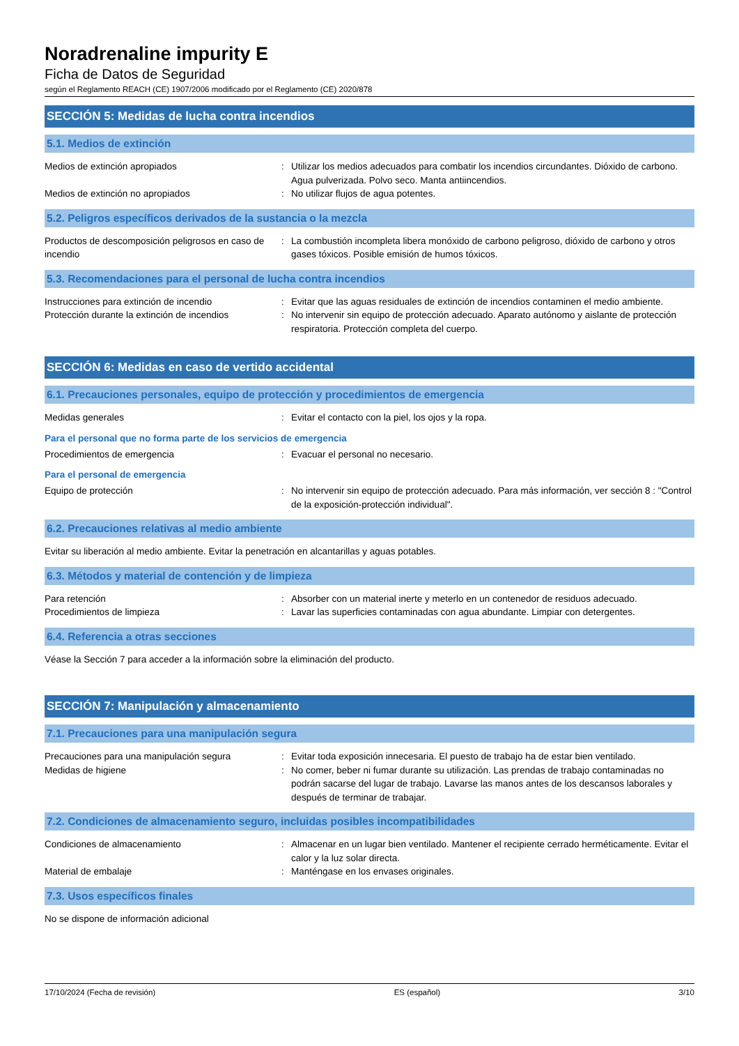Noradrenaline impurity E
Ficha de Datos de Seguridad
según el Reglamento REACH (CE) 1907/2006 modificado por el Reglamento (CE) 2020/878
SECCIÓN 5: Medidas de lucha contra incendios
5.1. Medios de extinción
Medios de extinción apropiados : Utilizar los medios adecuados para combatir los incendios circundantes. Dióxido de carbono. Agua pulverizada. Polvo seco. Manta antiincendios.
Medios de extinción no apropiados : No utilizar flujos de agua potentes.
5.2. Peligros específicos derivados de la sustancia o la mezcla
Productos de descomposición peligrosos en caso de incendio
: La combustión incompleta libera monóxido de carbono peligroso, dióxido de carbono y otros gases tóxicos. Posible emisión de humos tóxicos.
5.3. Recomendaciones para el personal de lucha contra incendios
Instrucciones para extinción de incendio : Evitar que las aguas residuales de extinción de incendios contaminen el medio ambiente.
Protección durante la extinción de incendios
: No intervenir sin equipo de protección adecuado. Aparato autónomo y aislante de protección respiratoria. Protección completa del cuerpo.
SECCIÓN 6: Medidas en caso de vertido accidental
6.1. Precauciones personales, equipo de protección y procedimientos de emergencia
Medidas generales : Evitar el contacto con la piel, los ojos y la ropa.
Para el personal que no forma parte de los servicios de emergencia
Procedimientos de emergencia : Evacuar el personal no necesario.
Para el personal de emergencia
Equipo de protección : No intervenir sin equipo de protección adecuado. Para más información, ver sección 8 : "Control de la exposición-protección individual".
6.2. Precauciones relativas al medio ambiente
Evitar su liberación al medio ambiente. Evitar la penetración en alcantarillas y aguas potables.
6.3. Métodos y material de contención y de limpieza
Para retención : Absorber con un material inerte y meterlo en un contenedor de residuos adecuado.
Procedimientos de limpieza : Lavar las superficies contaminadas con agua abundante. Limpiar con detergentes.
6.4. Referencia a otras secciones
Véase la Sección 7 para acceder a la información sobre la eliminación del producto.
SECCIÓN 7: Manipulación y almacenamiento
7.1. Precauciones para una manipulación segura
Precauciones para una manipulación segura : Evitar toda exposición innecesaria. El puesto de trabajo ha de estar bien ventilado.
Medidas de higiene : No comer, beber ni fumar durante su utilización. Las prendas de trabajo contaminadas no podrán sacarse del lugar de trabajo. Lavarse las manos antes de los descansos laborales y después de terminar de trabajar.
7.2. Condiciones de almacenamiento seguro, incluidas posibles incompatibilidades
Condiciones de almacenamiento : Almacenar en un lugar bien ventilado. Mantener el recipiente cerrado herméticamente. Evitar el calor y la luz solar directa.
Material de embalaje : Manténgase en los envases originales.
7.3. Usos específicos finales
No se dispone de información adicional
17/10/2024 (Fecha de revisión) ES (español) 3/10